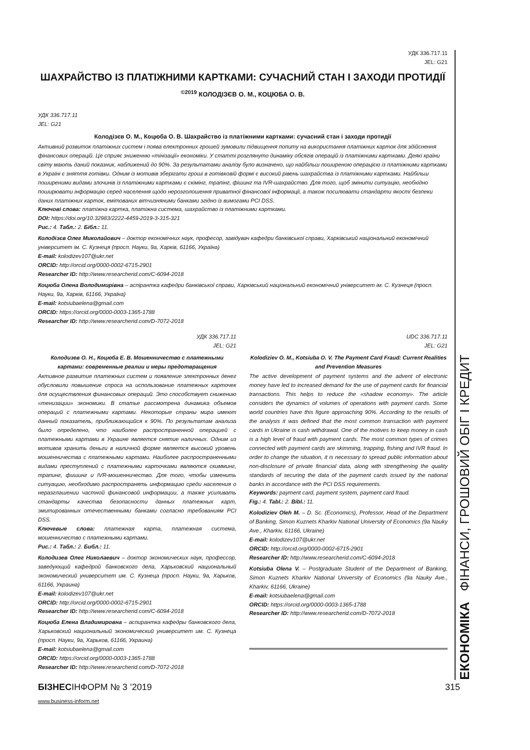УДК 336.717.11
JEL: G21
ШАХРАЙСТВО ІЗ ПЛАТІЖНИМИ КАРТКАМИ: СУЧАСНИЙ СТАН І ЗАХОДИ ПРОТИДІЇ
<sup>©2019</sup> КОЛОДІЗЄВ О. М., КОЦЮБА О. В.
УДК 336.717.11
JEL: G21
Колодізєв О. М., Коцюба О. В. Шахрайство із платіжними картками: сучасний стан і заходи протидії
Активний розвиток платіжних систем і поява електронних грошей зумовили підвищення попиту на використання платіжних карток для здійснення фінансових операцій. Це сприяє зниженню «тінізації» економіки. У статті розглянуто динаміку обсягів операцій із платіжними картками. Деякі країни світу мають даний показник, наближений до 90%. За результатами аналізу було визначено, що найбільш поширеною операцією із платіжними картками в Україні є зняття готівки. Одним із мотивів зберігати гроші в готівковій формі є високий рівень шахрайства із платіжними картками. Найбільш поширеними видами злочинів із платіжними картками є скімінг, трапінг, фішинг та IVR-шахрайство. Для того, щоб змінити ситуацію, необхідно поширювати інформацію серед населення щодо нерозголошення приватної фінансової інформації, а також посилювати стандарти якості безпеки даних платіжних карток, емітованих вітчизняними банками згідно із вимогами PCI DSS.
Ключові слова: платіжна картка, платіжна система, шахрайство із платіжними картками.
DOI: https://doi.org/10.32983/2222-4459-2019-3-315-321
Рис.: 4. Табл.: 2. Бібл.: 11.
Колодізєв Олег Миколайович – доктор економічних наук, професор, завідувач кафедри банківської справи, Харківський національний економічний університет ім. С. Кузнеця (просп. Науки, 9а, Харків, 61166, Україна)
E-mail: kolodizev107@ukr.net
ORCID: http://orcid.org/0000-0002-6715-2901
Researcher ID: http://www.researcherid.com/C-6094-2018
Коцюба Олена Володимирівна – аспірантка кафедри банківської справи, Харківський національний економічний університет ім. С. Кузнеця (просп. Науки, 9а, Харків, 61166, Україна)
E-mail: kotsiubaelena@gmail.com
ORCID: https://orcid.org/0000-0003-1365-1788
Researcher ID: http://www.researcherid.com/D-7072-2018
УДК 336.717.11
JEL: G21
Колодизев О. Н., Коцюба Е. В. Мошенничество с платежными картами: современные реалии и меры предотвращения
Активное развитие платежных систем и появление электронных денег обусловили повышение спроса на использование платежных карточек для осуществления финансовых операций. Это способствует снижению «тенизации» экономики. В статье рассмотрена динамика объемов операций с платежными картами. Некоторые страны мира имеют данный показатель, приближающийся к 90%. По результатам анализа было определено, что наиболее распространенной операцией с платежными картами в Украине является снятие наличных. Одним из мотивов хранить деньги в наличной форме является высокий уровень мошенничества с платежными картами. Наиболее распространенными видами преступлений с платежными карточками являются скимминг, трапинг, фишинг и IVR-мошенничество. Для того, чтобы изменить ситуацию, необходимо распространять информацию среди населения о неразглашении частной финансовой информации, а также усиливать стандарты качества безопасности данных платежных карт, эмитированных отечественными банками согласно требованиям PCI DSS.
Ключевые слова: платежная карта, платежная система, мошенничество с платежными картами.
Рис.: 4. Табл.: 2. Библ.: 11.
Колодизев Олег Николаевич – доктор экономических наук, профессор, заведующий кафедрой банковского дела, Харьковский национальный экономический университет им. С. Кузнеца (просп. Науки, 9а, Харьков, 61166, Украина)
E-mail: kolodizev107@ukr.net
ORCID: http://orcid.org/0000-0002-6715-2901
Researcher ID: http://www.researcherid.com/C-6094-2018
Коцюба Елена Владимировна – аспирантка кафедры банковского дела, Харьковский национальный экономический университет им. С. Кузнеца (просп. Науки, 9а, Харьков, 61166, Украина)
E-mail: kotsiubaelena@gmail.com
ORCID: https://orcid.org/0000-0003-1365-1788
Researcher ID: http://www.researcherid.com/D-7072-2018
UDC 336.717.11
JEL: G21
Kolodiziev O. M., Kotsiuba O. V. The Payment Card Fraud: Current Realities and Prevention Measures
The active development of payment systems and the advent of electronic money have led to increased demand for the use of payment cards for financial transactions. This helps to reduce the «shadow economy». The article considers the dynamics of volumes of operations with payment cards. Some world countries have this figure approaching 90%. According to the results of the analysis it was defined that the most common transaction with payment cards in Ukraine is cash withdrawal. One of the motives to keep money in cash is a high level of fraud with payment cards. The most common types of crimes connected with payment cards are skimming, trapping, fishing and IVR fraud. In order to change the situation, it is necessary to spread public information about non-disclosure of private financial data, along with strengthening the quality standards of securing the data of the payment cards issued by the national banks in accordance with the PCI DSS requirements.
Keywords: payment card, payment system, payment card fraud.
Fig.: 4. Tabl.: 2. Bibl.: 11.
Kolodiziev Oleh M. – D. Sc. (Economics), Professor, Head of the Department of Banking, Simon Kuznets Kharkiv National University of Economics (9a Nauky Ave., Kharkiv, 61166, Ukraine)
E-mail: kolodizev107@ukr.net
ORCID: http://orcid.org/0000-0002-6715-2901
Researcher ID: http://www.researcherid.com/C-6094-2018
Kotsiuba Olena V. – Postgraduate Student of the Department of Banking, Simon Kuznets Kharkiv National University of Economics (9a Nauky Ave., Kharkiv, 61166, Ukraine)
E-mail: kotsiubaelena@gmail.com
ORCID: https://orcid.org/0000-0003-1365-1788
Researcher ID: http://www.researcherid.com/D-7072-2018
ЕКОНОМІКА ФІНАНСИ, ГРОШОВИЙ ОБІГ І КРЕДИТ
БІЗНЕСІНФОРМ № 3 ’2019 315
www.business-inform.net